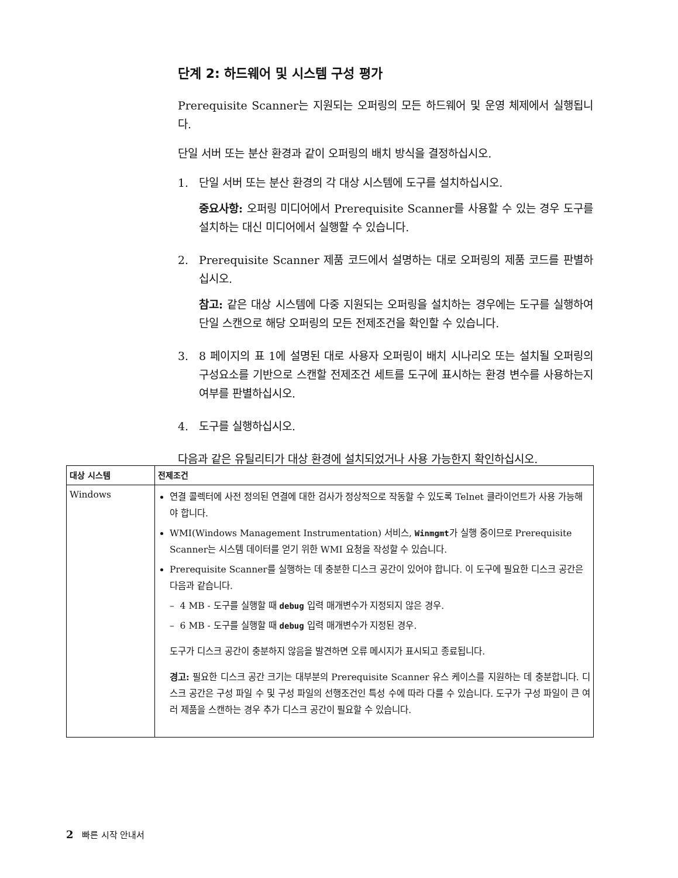단계 2: 하드웨어 및 시스템 구성 평가
Prerequisite Scanner는 지원되는 오퍼링의 모든 하드웨어 및 운영 체제에서 실행됩니다.
단일 서버 또는 분산 환경과 같이 오퍼링의 배치 방식을 결정하십시오.
1. 단일 서버 또는 분산 환경의 각 대상 시스템에 도구를 설치하십시오.
중요사항: 오퍼링 미디어에서 Prerequisite Scanner를 사용할 수 있는 경우 도구를 설치하는 대신 미디어에서 실행할 수 있습니다.
2. Prerequisite Scanner 제품 코드에서 설명하는 대로 오퍼링의 제품 코드를 판별하십시오.
참고: 같은 대상 시스템에 다중 지원되는 오퍼링을 설치하는 경우에는 도구를 실행하여 단일 스캔으로 해당 오퍼링의 모든 전제조건을 확인할 수 있습니다.
3. 8 페이지의 표 1에 설명된 대로 사용자 오퍼링이 배치 시나리오 또는 설치될 오퍼링의 구성요소를 기반으로 스캔할 전제조건 세트를 도구에 표시하는 환경 변수를 사용하는지 여부를 판별하십시오.
4. 도구를 실행하십시오.
다음과 같은 유틸리티가 대상 환경에 설치되었거나 사용 가능한지 확인하십시오.
| 대상 시스템 | 전제조건 |
| --- | --- |
| Windows | 연결 콜렉터에 사전 정의된 연결에 대한 검사가 정상적으로 작동할 수 있도록 Telnet 클라이언트가 사용 가능해야 합니다. WMI(Windows Management Instrumentation) 서비스, Winmgmt 가 실행 중이므로 Prerequisite Scanner는 시스템 데이터를 얻기 위한 WMI 요청을 작성할 수 있습니다. Prerequisite Scanner를 실행하는 데 충분한 디스크 공간이 있어야 합니다. 이 도구에 필요한 디스크 공간은 다음과 같습니다. – 4 MB - 도구를 실행할 때 debug 입력 매개변수가 지정되지 않은 경우. – 6 MB - 도구를 실행할 때 debug 입력 매개변수가 지정된 경우. 도구가 디스크 공간이 충분하지 않음을 발견하면 오류 메시지가 표시되고 종료됩니다. 경고: 필요한 디스크 공간 크기는 대부분의 Prerequisite Scanner 유스 케이스를 지원하는 데 충분합니다. 디스크 공간은 구성 파일 수 및 구성 파일의 선행조건인 특성 수에 따라 다를 수 있습니다. 도구가 구성 파일이 큰 여러 제품을 스캔하는 경우 추가 디스크 공간이 필요할 수 있습니다. |
2 빠른 시작 안내서